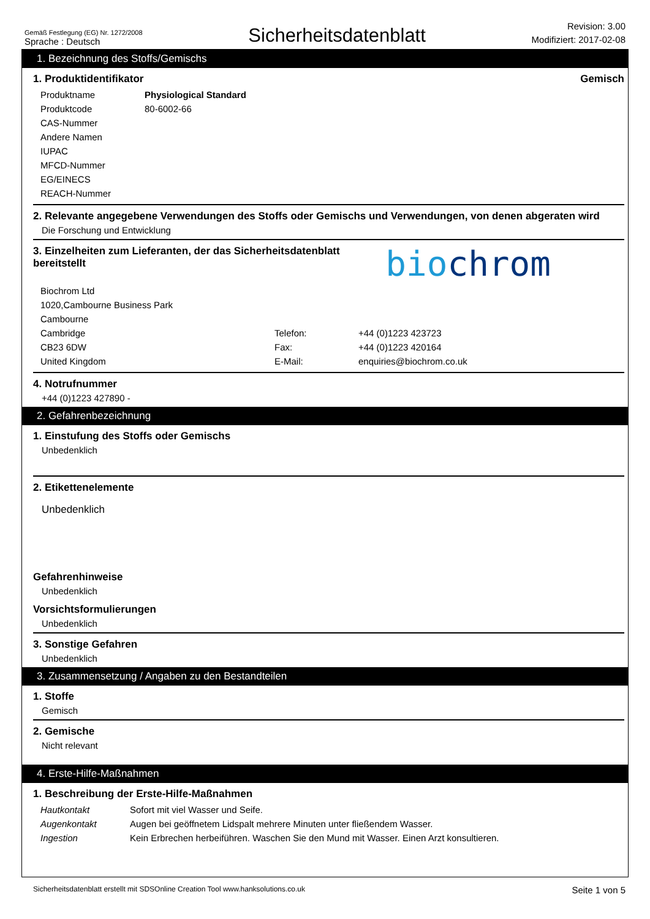Gemäß Festlegung (EG) Nr. 1272/2008
Sprache : Deutsch
Sicherheitsdatenblatt
Revision: 3.00
Modifiziert: 2017-02-08
1. Bezeichnung des Stoffs/Gemischs
1. Produktidentifikator Gemisch
| Produktname | Physiological Standard |
| Produktcode | 80-6002-66 |
| CAS-Nummer | |
| Andere Namen | |
| IUPAC | |
| MFCD-Nummer | |
| EG/EINECS | |
| REACH-Nummer | |
2. Relevante angegebene Verwendungen des Stoffs oder Gemischs und Verwendungen, von denen abgeraten wird
Die Forschung und Entwicklung
3. Einzelheiten zum Lieferanten, der das Sicherheitsdatenblatt bereitstellt
biochrom
| Biochrom Ltd | | |
| 1020,Cambourne Business Park | | |
| Cambourne | | |
| Cambridge | Telefon: | +44 (0)1223 423723 |
| CB23 6DW | Fax: | +44 (0)1223 420164 |
| United Kingdom | E-Mail: | enquiries@biochrom.co.uk |
4. Notrufnummer
+44 (0)1223 427890 -
2. Gefahrenbezeichnung
1. Einstufung des Stoffs oder Gemischs
Unbedenklich
2. Etikettenelemente
Unbedenklich
Gefahrenhinweise
Unbedenklich
Vorsichtsformulierungen
Unbedenklich
3. Sonstige Gefahren
Unbedenklich
3. Zusammensetzung / Angaben zu den Bestandteilen
1. Stoffe
Gemisch
2. Gemische
Nicht relevant
4. Erste-Hilfe-Maßnahmen
1. Beschreibung der Erste-Hilfe-Maßnahmen
| Hautkontakt | Sofort mit viel Wasser und Seife. |
| Augenkontakt | Augen bei geöffnetem Lidspalt mehrere Minuten unter fließendem Wasser. |
| Ingestion | Kein Erbrechen herbeiführen. Waschen Sie den Mund mit Wasser. Einen Arzt konsultieren. |
Sicherheitsdatenblatt erstellt mit SDSOnline Creation Tool www.hanksolutions.co.uk
Seite 1 von 5